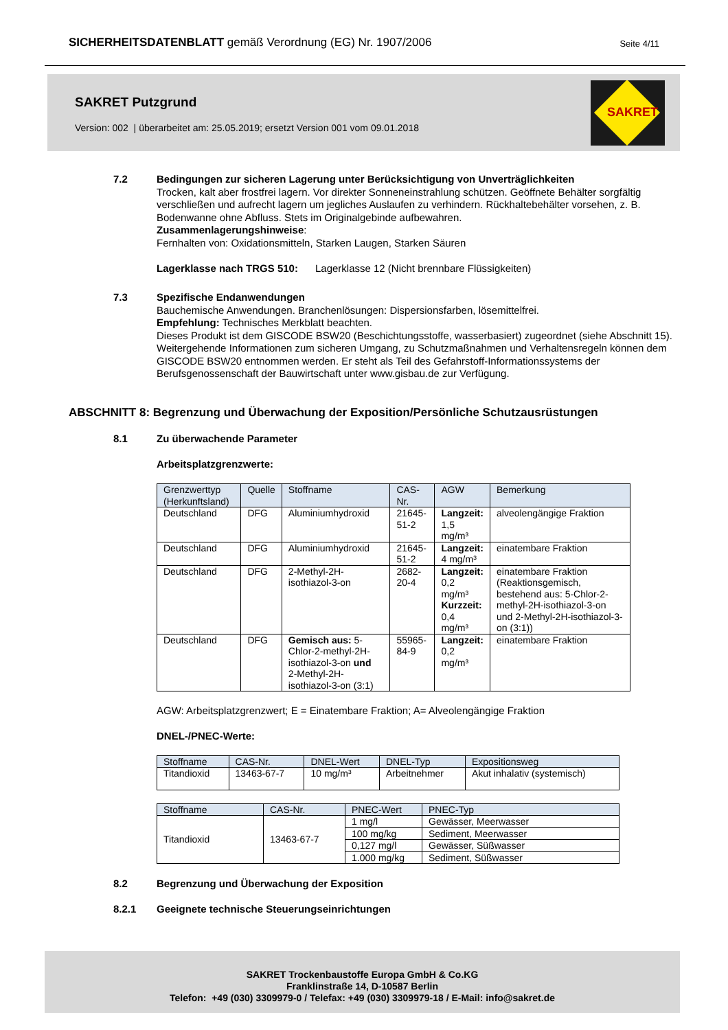SICHERHEITSDATENBLATT gemäß Verordnung (EG) Nr. 1907/2006 Seite 4/11
SAKRET Putzgrund
Version: 002 | überarbeitet am: 25.05.2019; ersetzt Version 001 vom 09.01.2018
SAKRET
7.2 Bedingungen zur sicheren Lagerung unter Berücksichtigung von Unverträglichkeiten
Trocken, kalt aber frostfrei lagern. Vor direkter Sonneneinstrahlung schützen. Geöffnete Behälter sorgfältig verschließen und aufrecht lagern um jegliches Auslaufen zu verhindern. Rückhaltebehälter vorsehen, z. B. Bodenwanne ohne Abfluss. Stets im Originalgebinde aufbewahren.
Zusammenlagerungshinweise:
Fernhalten von: Oxidationsmitteln, Starken Laugen, Starken Säuren
Lagerklasse nach TRGS 510: Lagerklasse 12 (Nicht brennbare Flüssigkeiten)
7.3 Spezifische Endanwendungen
Bauchemische Anwendungen. Branchenlösungen: Dispersionsfarben, lösemittelfrei.
Empfehlung: Technisches Merkblatt beachten.
Dieses Produkt ist dem GISCODE BSW20 (Beschichtungsstoffe, wasserbasiert) zugeordnet (siehe Abschnitt 15). Weitergehende Informationen zum sicheren Umgang, zu Schutzmaßnahmen und Verhaltensregeln können dem GISCODE BSW20 entnommen werden. Er steht als Teil des Gefahrstoff-Informationssystems der Berufsgenossenschaft der Bauwirtschaft unter www.gisbau.de zur Verfügung.
ABSCHNITT 8: Begrenzung und Überwachung der Exposition/Persönliche Schutzausrüstungen
8.1 Zu überwachende Parameter
Arbeitsplatzgrenzwerte:
| Grenzwerttyp (Herkunftsland) | Quelle | Stoffname | CAS-Nr. | AGW | Bemerkung |
| --- | --- | --- | --- | --- | --- |
| Deutschland | DFG | Aluminiumhydroxid | 21645-51-2 | Langzeit: 1,5 mg/m³ | alveolengängige Fraktion |
| Deutschland | DFG | Aluminiumhydroxid | 21645-51-2 | Langzeit: 4 mg/m³ | einatembare Fraktion |
| Deutschland | DFG | 2-Methyl-2H-isothiazol-3-on | 2682-20-4 | Langzeit: 0,2 mg/m³ Kurzzeit: 0,4 mg/m³ | einatembare Fraktion (Reaktionsgemisch, bestehend aus: 5-Chlor-2-methyl-2H-isothiazol-3-on und 2-Methyl-2H-isothiazol-3-on (3:1)) |
| Deutschland | DFG | Gemisch aus: 5-Chlor-2-methyl-2H-isothiazol-3-on und 2-Methyl-2H-isothiazol-3-on (3:1) | 55965-84-9 | Langzeit: 0,2 mg/m³ | einatembare Fraktion |
AGW: Arbeitsplatzgrenzwert; E = Einatembare Fraktion; A= Alveolengängige Fraktion
DNEL-/PNEC-Werte:
| Stoffname | CAS-Nr. | DNEL-Wert | DNEL-Typ | Expositionsweg |
| --- | --- | --- | --- | --- |
| Titandioxid | 13463-67-7 | 10 mg/m³ | Arbeitnehmer | Akut inhalativ (systemisch) |
| Stoffname | CAS-Nr. | PNEC-Wert | PNEC-Typ |
| --- | --- | --- | --- |
| Titandioxid | 13463-67-7 | 1 mg/l | Gewässer, Meerwasser |
| | | 100 mg/kg | Sediment, Meerwasser |
| | | 0,127 mg/l | Gewässer, Süßwasser |
| | | 1.000 mg/kg | Sediment, Süßwasser |
8.2 Begrenzung und Überwachung der Exposition
8.2.1 Geeignete technische Steuerungseinrichtungen
SAKRET Trockenbaustoffe Europa GmbH & Co.KG
Franklinstraße 14, D-10587 Berlin
Telefon: +49 (030) 3309979-0 / Telefax: +49 (030) 3309979-18 / E-Mail: info@sakret.de